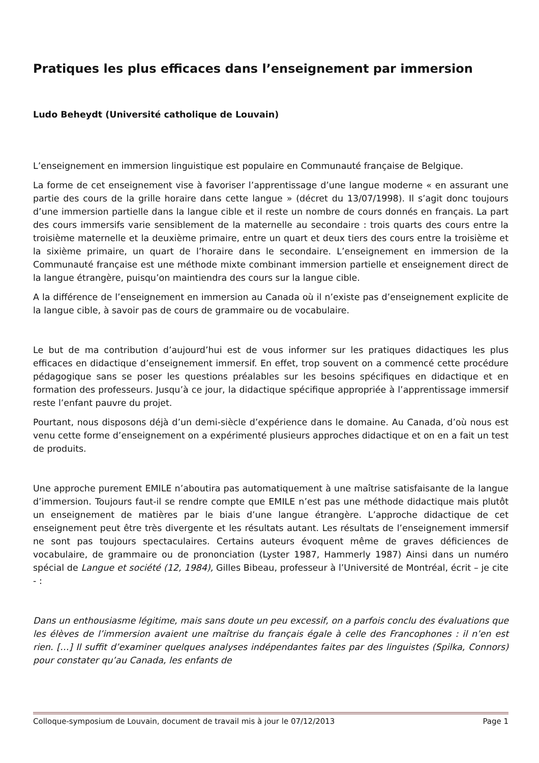Pratiques les plus efficaces dans l’enseignement par immersion
Ludo Beheydt (Université catholique de Louvain)
L’enseignement en immersion linguistique est populaire en Communauté française de Belgique.
La forme de cet enseignement vise à favoriser l’apprentissage d’une langue moderne « en assurant une partie des cours de la grille horaire dans cette langue » (décret du 13/07/1998). Il s’agit donc toujours d’une immersion partielle dans la langue cible et il reste un nombre de cours donnés en français. La part des cours immersifs varie sensiblement de la maternelle au secondaire : trois quarts des cours entre la troisième maternelle et la deuxième primaire, entre un quart et deux tiers des cours entre la troisième et la sixième primaire, un quart de l’horaire dans le secondaire. L’enseignement en immersion de la Communauté française est une méthode mixte combinant immersion partielle et enseignement direct de la langue étrangère, puisqu’on maintiendra des cours sur la langue cible.
A la différence de l’enseignement en immersion au Canada où il n’existe pas d’enseignement explicite de la langue cible, à savoir pas de cours de grammaire ou de vocabulaire.
Le but de ma contribution d’aujourd’hui est de vous informer sur les pratiques didactiques les plus efficaces en didactique d’enseignement immersif. En effet, trop souvent on a commencé cette procédure pédagogique sans se poser les questions préalables sur les besoins spécifiques en didactique et en formation des professeurs. Jusqu’à ce jour, la didactique spécifique appropriée à l’apprentissage immersif reste l’enfant pauvre du projet.
Pourtant, nous disposons déjà d’un demi-siècle d’expérience dans le domaine. Au Canada, d’où nous est venu cette forme d’enseignement on a expérimenté plusieurs approches didactique et on en a fait un test de produits.
Une approche purement EMILE n’aboutira pas automatiquement à une maîtrise satisfaisante de la langue d’immersion. Toujours faut-il se rendre compte que EMILE n’est pas une méthode didactique mais plutôt un enseignement de matières par le biais d’une langue étrangère. L’approche didactique de cet enseignement peut être très divergente et les résultats autant. Les résultats de l’enseignement immersif ne sont pas toujours spectaculaires. Certains auteurs évoquent même de graves déficiences de vocabulaire, de grammaire ou de prononciation (Lyster 1987, Hammerly 1987) Ainsi dans un numéro spécial de Langue et société (12, 1984), Gilles Bibeau, professeur à l’Université de Montréal, écrit – je cite - :
Dans un enthousiasme légitime, mais sans doute un peu excessif, on a parfois conclu des évaluations que les élèves de l’immersion avaient une maîtrise du français égale à celle des Francophones : il n’en est rien. […] Il suffit d’examiner quelques analyses indépendantes faites par des linguistes (Spilka, Connors) pour constater qu’au Canada, les enfants de
Colloque-symposium de Louvain, document de travail mis à jour le 07/12/2013 Page 1